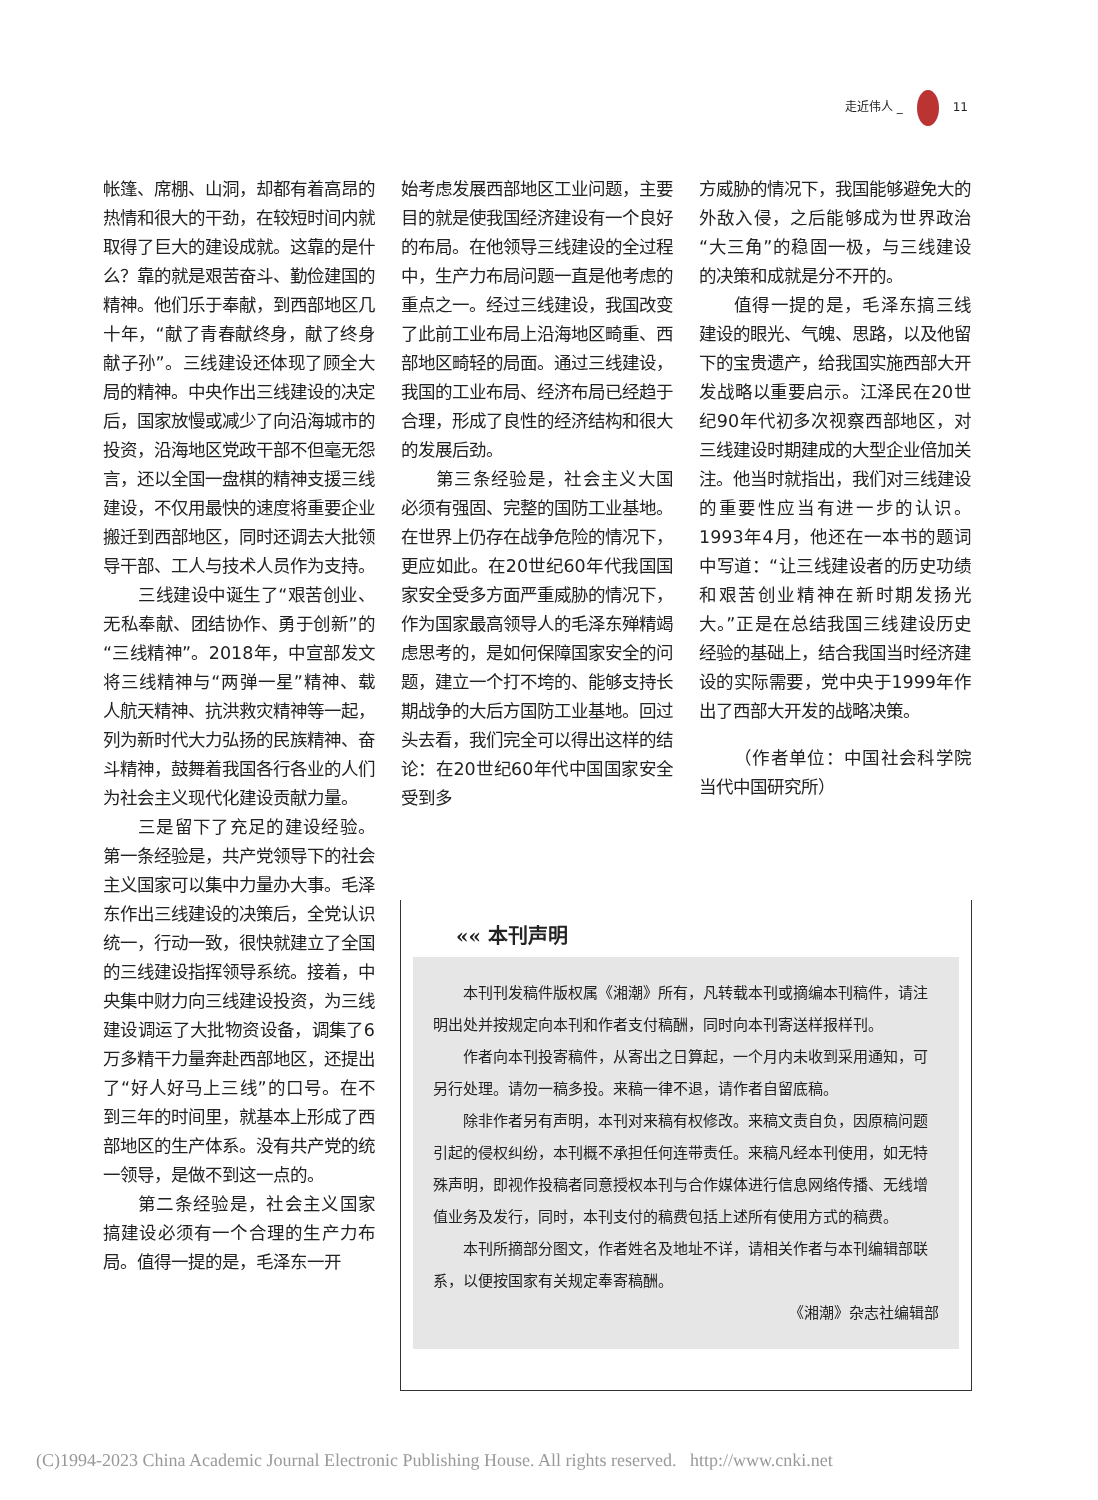走近伟人 _ 11
帐篷、席棚、山洞，却都有着高昂的热情和很大的干劲，在较短时间内就取得了巨大的建设成就。这靠的是什么？靠的就是艰苦奋斗、勤俭建国的精神。他们乐于奉献，到西部地区几十年，“献了青春献终身，献了终身献子孙”。三线建设还体现了顾全大局的精神。中央作出三线建设的决定后，国家放慢或减少了向沿海城市的投资，沿海地区党政干部不但毫无怨言，还以全国一盘棋的精神支援三线建设，不仅用最快的速度将重要企业搬迁到西部地区，同时还调去大批领导干部、工人与技术人员作为支持。
三线建设中诞生了“艰苦创业、无私奉献、团结协作、勇于创新”的“三线精神”。2018年，中宣部发文将三线精神与“两弹一星”精神、载人航天精神、抗洪救灾精神等一起，列为新时代大力弘扬的民族精神、奋斗精神，鼓舞着我国各行各业的人们为社会主义现代化建设贡献力量。
三是留下了充足的建设经验。第一条经验是，共产党领导下的社会主义国家可以集中力量办大事。毛泽东作出三线建设的决策后，全党认识统一，行动一致，很快就建立了全国的三线建设指挥领导系统。接着，中央集中财力向三线建设投资，为三线建设调运了大批物资设备，调集了6万多精干力量奔赴西部地区，还提出了“好人好马上三线”的口号。在不到三年的时间里，就基本上形成了西部地区的生产体系。没有共产党的统一领导，是做不到这一点的。
第二条经验是，社会主义国家搞建设必须有一个合理的生产力布局。值得一提的是，毛泽东一开
始考虑发展西部地区工业问题，主要目的就是使我国经济建设有一个良好的布局。在他领导三线建设的全过程中，生产力布局问题一直是他考虑的重点之一。经过三线建设，我国改变了此前工业布局上沿海地区畸重、西部地区畸轻的局面。通过三线建设，我国的工业布局、经济布局已经趋于合理，形成了良性的经济结构和很大的发展后劲。
第三条经验是，社会主义大国必须有强固、完整的国防工业基地。在世界上仍存在战争危险的情况下，更应如此。在20世纪60年代我国国家安全受多方面严重威胁的情况下，作为国家最高领导人的毛泽东殚精竭虑思考的，是如何保障国家安全的问题，建立一个打不垮的、能够支持长期战争的大后方国防工业基地。回过头去看，我们完全可以得出这样的结论：在20世纪60年代中国国家安全受到多
方威胁的情况下，我国能够避免大的外敌入侵，之后能够成为世界政治“大三角”的稳固一极，与三线建设的决策和成就是分不开的。
值得一提的是，毛泽东搞三线建设的眼光、气魄、思路，以及他留下的宝贵遗产，给我国实施西部大开发战略以重要启示。江泽民在20世纪90年代初多次视察西部地区，对三线建设时期建成的大型企业倍加关注。他当时就指出，我们对三线建设的重要性应当有进一步的认识。1993年4月，他还在一本书的题词中写道：“让三线建设者的历史功绩和艰苦创业精神在新时期发扬光大。”正是在总结我国三线建设历史经验的基础上，结合我国当时经济建设的实际需要，党中央于1999年作出了西部大开发的战略决策。
（作者单位：中国社会科学院当代中国研究所）
«« 本刊声明
本刊刊发稿件版权属《湘潮》所有，凡转载本刊或摘编本刊稿件，请注明出处并按规定向本刊和作者支付稿酬，同时向本刊寄送样报样刊。
作者向本刊投寄稿件，从寄出之日算起，一个月内未收到采用通知，可另行处理。请勿一稿多投。来稿一律不退，请作者自留底稿。
除非作者另有声明，本刊对来稿有权修改。来稿文责自负，因原稿问题引起的侵权纠纷，本刊概不承担任何连带责任。来稿凡经本刊使用，如无特殊声明，即视作投稿者同意授权本刊与合作媒体进行信息网络传播、无线增值业务及发行，同时，本刊支付的稿费包括上述所有使用方式的稿费。
本刊所摘部分图文，作者姓名及地址不详，请相关作者与本刊编辑部联系，以便按国家有关规定奉寄稿酬。
《湘潮》杂志社编辑部
(C)1994-2023 China Academic Journal Electronic Publishing House. All rights reserved. http://www.cnki.net